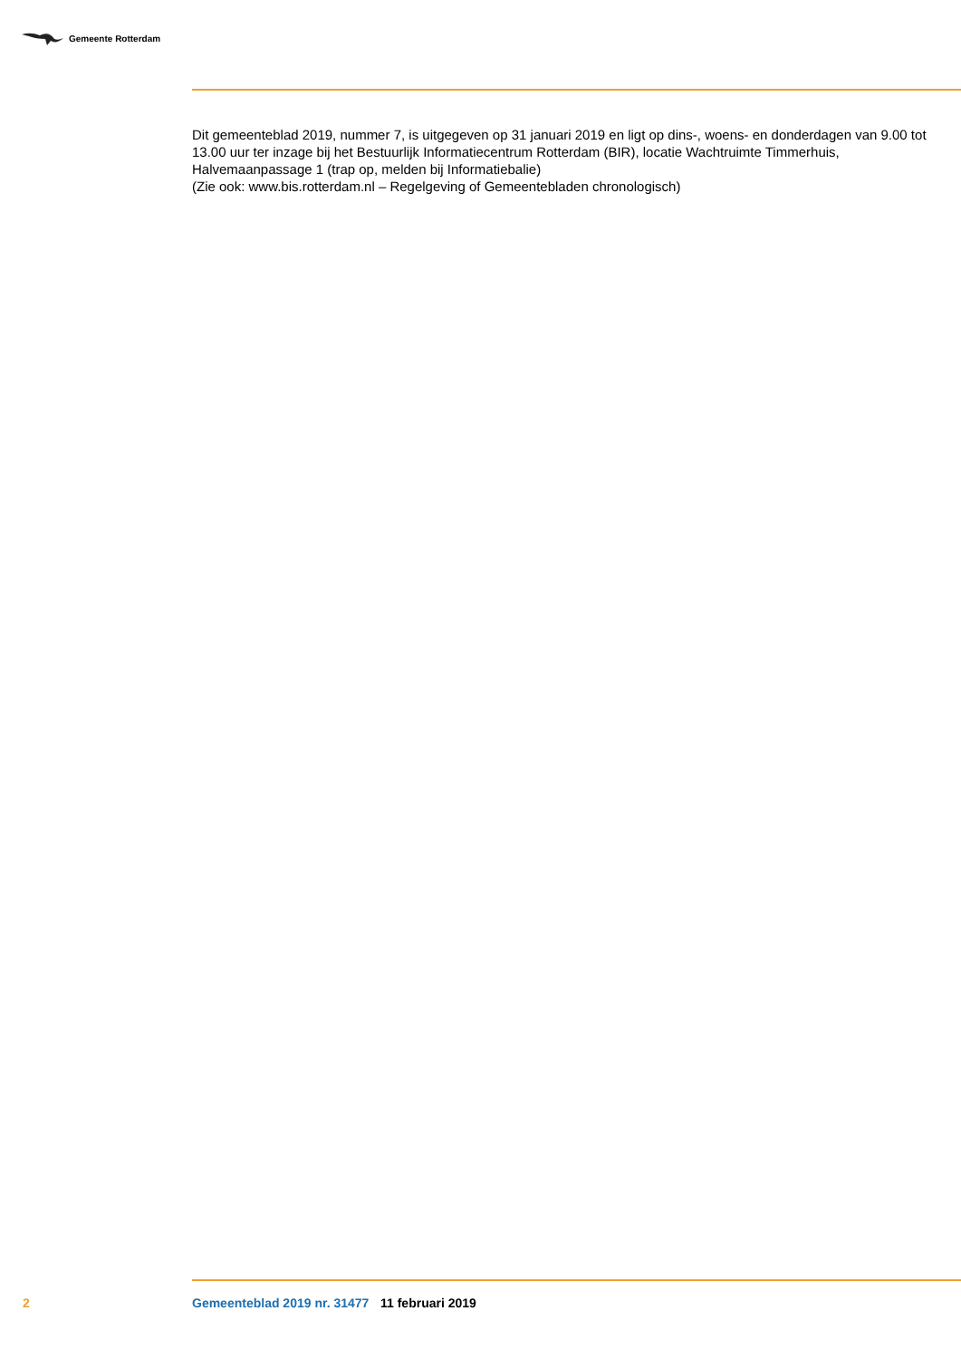Gemeente Rotterdam
Dit gemeenteblad 2019, nummer 7, is uitgegeven op 31 januari 2019 en ligt op dins-, woens- en donderdagen van 9.00 tot 13.00 uur ter inzage bij het Bestuurlijk Informatiecentrum Rotterdam (BIR), locatie Wachtruimte Timmerhuis, Halvemaanpassage 1 (trap op, melden bij Informatiebalie)
(Zie ook: www.bis.rotterdam.nl – Regelgeving of Gemeentebladen chronologisch)
2 Gemeenteblad 2019 nr. 31477 11 februari 2019